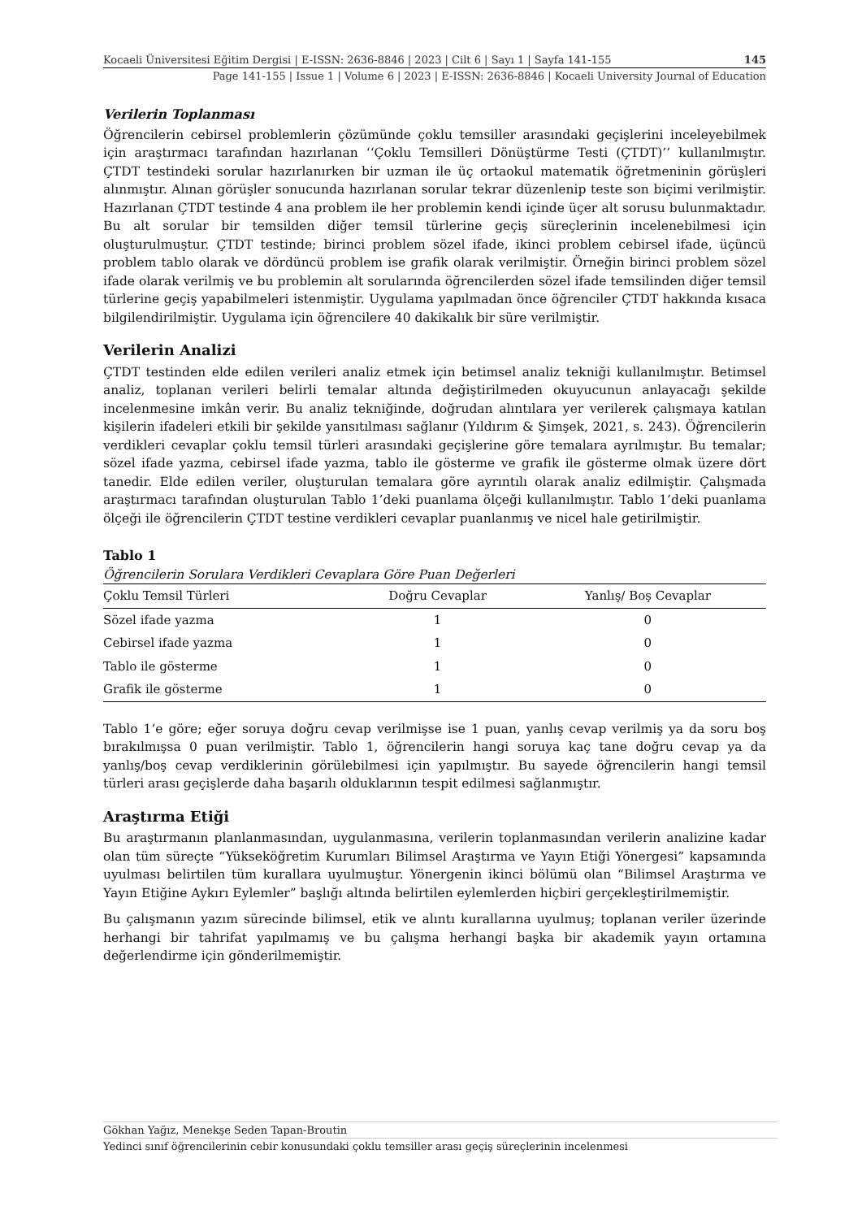Kocaeli Üniversitesi Eğitim Dergisi | E-ISSN: 2636-8846 | 2023 | Cilt 6 | Sayı 1 | Sayfa 141-155 145
Page 141-155 | Issue 1 | Volume 6 | 2023 | E-ISSN: 2636-8846 | Kocaeli University Journal of Education
Verilerin Toplanması
Öğrencilerin cebirsel problemlerin çözümünde çoklu temsiller arasındaki geçişlerini inceleyebilmek için araştırmacı tarafından hazırlanan ‘‘Çoklu Temsilleri Dönüştürme Testi (ÇTDT)’’ kullanılmıştır. ÇTDT testindeki sorular hazırlanırken bir uzman ile üç ortaokul matematik öğretmeninin görüşleri alınmıştır. Alınan görüşler sonucunda hazırlanan sorular tekrar düzenlenip teste son biçimi verilmiştir. Hazırlanan ÇTDT testinde 4 ana problem ile her problemin kendi içinde üçer alt sorusu bulunmaktadır. Bu alt sorular bir temsilden diğer temsil türlerine geçiş süreçlerinin incelenebilmesi için oluşturulmuştur. ÇTDT testinde; birinci problem sözel ifade, ikinci problem cebirsel ifade, üçüncü problem tablo olarak ve dördüncü problem ise grafik olarak verilmiştir. Örneğin birinci problem sözel ifade olarak verilmiş ve bu problemin alt sorularında öğrencilerden sözel ifade temsilinden diğer temsil türlerine geçiş yapabilmeleri istenmiştir. Uygulama yapılmadan önce öğrenciler ÇTDT hakkında kısaca bilgilendirilmiştir. Uygulama için öğrencilere 40 dakikalık bir süre verilmiştir.
Verilerin Analizi
ÇTDT testinden elde edilen verileri analiz etmek için betimsel analiz tekniği kullanılmıştır. Betimsel analiz, toplanan verileri belirli temalar altında değiştirilmeden okuyucunun anlayacağı şekilde incelenmesine imkân verir. Bu analiz tekniğinde, doğrudan alıntılara yer verilerek çalışmaya katılan kişilerin ifadeleri etkili bir şekilde yansıtılması sağlanır (Yıldırım & Şimşek, 2021, s. 243). Öğrencilerin verdikleri cevaplar çoklu temsil türleri arasındaki geçişlerine göre temalara ayrılmıştır. Bu temalar; sözel ifade yazma, cebirsel ifade yazma, tablo ile gösterme ve grafik ile gösterme olmak üzere dört tanedir. Elde edilen veriler, oluşturulan temalara göre ayrıntılı olarak analiz edilmiştir. Çalışmada araştırmacı tarafından oluşturulan Tablo 1’deki puanlama ölçeği kullanılmıştır. Tablo 1’deki puanlama ölçeği ile öğrencilerin ÇTDT testine verdikleri cevaplar puanlanmış ve nicel hale getirilmiştir.
Tablo 1
Öğrencilerin Sorulara Verdikleri Cevaplara Göre Puan Değerleri
| Çoklu Temsil Türleri | Doğru Cevaplar | Yanlış/ Boş Cevaplar |
| --- | --- | --- |
| Sözel ifade yazma | 1 | 0 |
| Cebirsel ifade yazma | 1 | 0 |
| Tablo ile gösterme | 1 | 0 |
| Grafik ile gösterme | 1 | 0 |
Tablo 1’e göre; eğer soruya doğru cevap verilmişse ise 1 puan, yanlış cevap verilmiş ya da soru boş bırakılmışsa 0 puan verilmiştir. Tablo 1, öğrencilerin hangi soruya kaç tane doğru cevap ya da yanlış/boş cevap verdiklerinin görülebilmesi için yapılmıştır. Bu sayede öğrencilerin hangi temsil türleri arası geçişlerde daha başarılı olduklarının tespit edilmesi sağlanmıştır.
Araştırma Etiği
Bu araştırmanın planlanmasından, uygulanmasına, verilerin toplanmasından verilerin analizine kadar olan tüm süreçte “Yükseköğretim Kurumları Bilimsel Araştırma ve Yayın Etiği Yönergesi” kapsamında uyulması belirtilen tüm kurallara uyulmuştur. Yönergenin ikinci bölümü olan “Bilimsel Araştırma ve Yayın Etiğine Aykırı Eylemler” başlığı altında belirtilen eylemlerden hiçbiri gerçekleştirilmemiştir.
Bu çalışmanın yazım sürecinde bilimsel, etik ve alıntı kurallarına uyulmuş; toplanan veriler üzerinde herhangi bir tahrifat yapılmamış ve bu çalışma herhangi başka bir akademik yayın ortamına değerlendirme için gönderilmemiştir.
Gökhan Yağız, Menekşe Seden Tapan-Broutin
Yedinci sınıf öğrencilerinin cebir konusundaki çoklu temsiller arası geçiş süreçlerinin incelenmesi